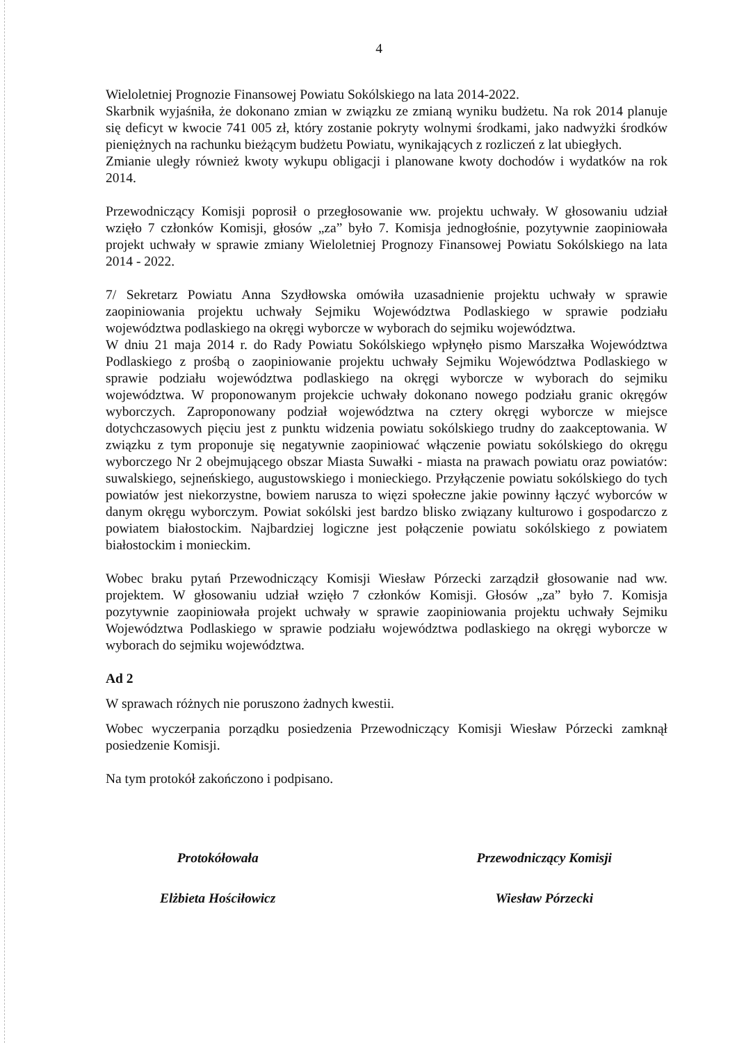4
Wieloletniej Prognozie Finansowej Powiatu Sokólskiego na lata 2014-2022.
Skarbnik wyjaśniła, że dokonano zmian w związku ze zmianą wyniku budżetu. Na rok 2014 planuje się deficyt w kwocie 741 005 zł, który zostanie pokryty wolnymi środkami, jako nadwyżki środków pieniężnych na rachunku bieżącym budżetu Powiatu, wynikających z rozliczeń z lat ubiegłych.
Zmianie uległy również kwoty wykupu obligacji i planowane kwoty dochodów i wydatków na rok 2014.
Przewodniczący Komisji poprosił o przegłosowanie ww. projektu uchwały. W głosowaniu udział wzięło 7 członków Komisji, głosów „za” było 7. Komisja jednogłośnie, pozytywnie zaopiniowała projekt uchwały w sprawie zmiany Wieloletniej Prognozy Finansowej Powiatu Sokólskiego na lata 2014 - 2022.
7/ Sekretarz Powiatu Anna Szydłowska omówiła uzasadnienie projektu uchwały w sprawie zaopiniowania projektu uchwały Sejmiku Województwa Podlaskiego w sprawie podziału województwa podlaskiego na okręgi wyborcze w wyborach do sejmiku województwa.
W dniu 21 maja 2014 r. do Rady Powiatu Sokólskiego wpłynęło pismo Marszałka Województwa Podlaskiego z prośbą o zaopiniowanie projektu uchwały Sejmiku Województwa Podlaskiego w sprawie podziału województwa podlaskiego na okręgi wyborcze w wyborach do sejmiku województwa. W proponowanym projekcie uchwały dokonano nowego podziału granic okręgów wyborczych. Zaproponowany podział województwa na cztery okręgi wyborcze w miejsce dotychczasowych pięciu jest z punktu widzenia powiatu sokólskiego trudny do zaakceptowania. W związku z tym proponuje się negatywnie zaopiniować włączenie powiatu sokólskiego do okręgu wyborczego Nr 2 obejmującego obszar Miasta Suwałki - miasta na prawach powiatu oraz powiatów: suwalskiego, sejneńskiego, augustowskiego i monieckiego. Przyłączenie powiatu sokólskiego do tych powiatów jest niekorzystne, bowiem narusza to więzi społeczne jakie powinny łączyć wyborców w danym okręgu wyborczym. Powiat sokólski jest bardzo blisko związany kulturowo i gospodarczo z powiatem białostockim. Najbardziej logiczne jest połączenie powiatu sokólskiego z powiatem białostockim i monieckim.
Wobec braku pytań Przewodniczący Komisji Wiesław Pórzecki zarządził głosowanie nad ww. projektem. W głosowaniu udział wzięło 7 członków Komisji. Głosów „za” było 7. Komisja pozytywnie zaopiniowała projekt uchwały w sprawie zaopiniowania projektu uchwały Sejmiku Województwa Podlaskiego w sprawie podziału województwa podlaskiego na okręgi wyborcze w wyborach do sejmiku województwa.
Ad 2
W sprawach różnych nie poruszono żadnych kwestii.
Wobec wyczerpania porządku posiedzenia Przewodniczący Komisji Wiesław Pórzecki zamknął posiedzenie Komisji.
Na tym protokół zakończono i podpisano.
Protokółowała
Elżbieta Hościłowicz
Przewodniczący Komisji
Wiesław Pórzecki